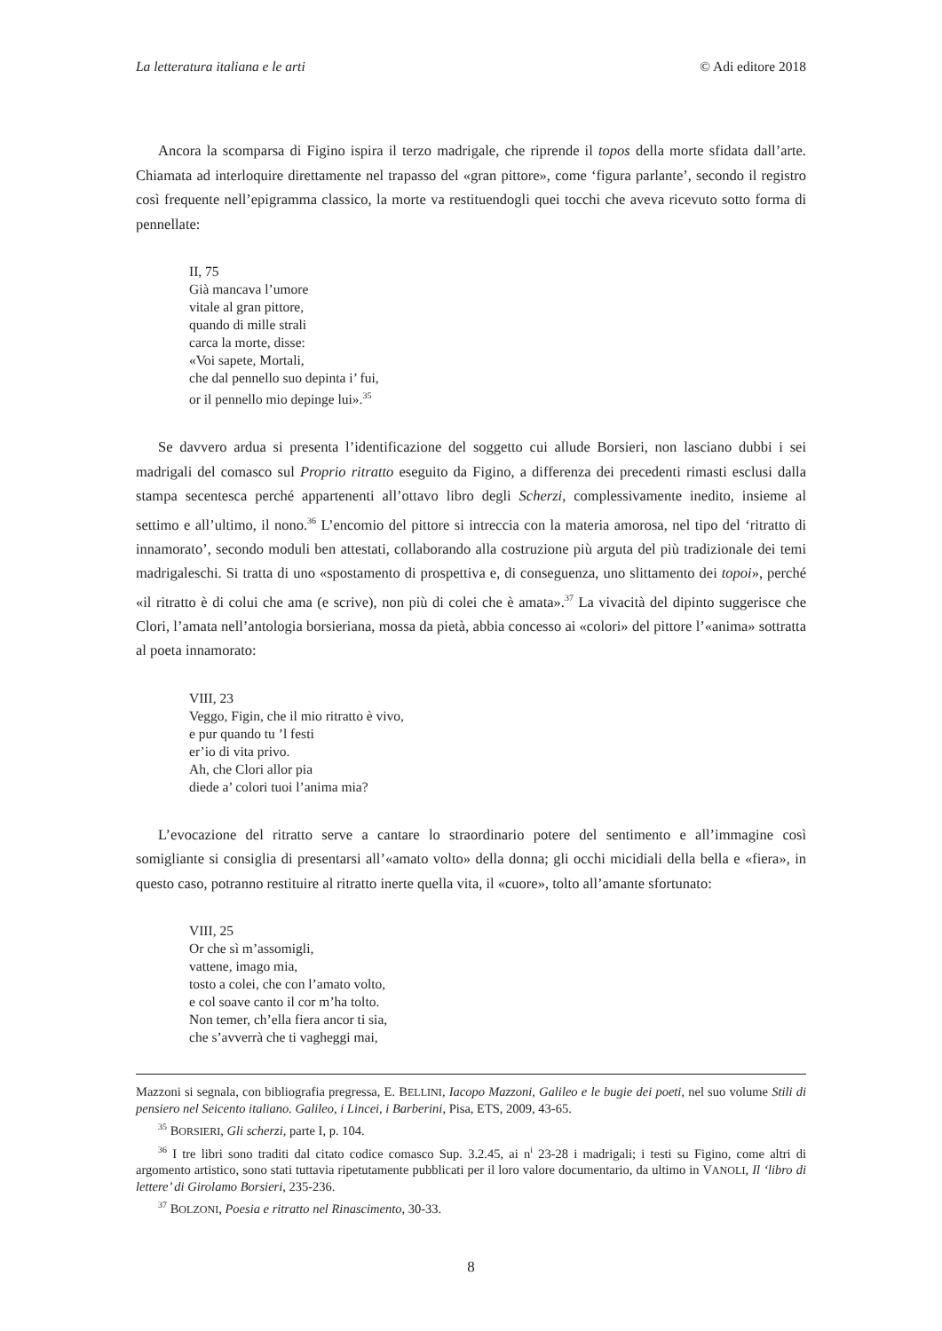La letteratura italiana e le arti © Adi editore 2018
Ancora la scomparsa di Figino ispira il terzo madrigale, che riprende il topos della morte sfidata dall’arte. Chiamata ad interloquire direttamente nel trapasso del «gran pittore», come ‘figura parlante’, secondo il registro così frequente nell’epigramma classico, la morte va restituendogli quei tocchi che aveva ricevuto sotto forma di pennellate:
II, 75
Già mancava l’umore
vitale al gran pittore,
quando di mille strali
carca la morte, disse:
«Voi sapete, Mortali,
che dal pennello suo depinta i’ fui,
or il pennello mio depinge lui».<sup>35</sup>
Se davvero ardua si presenta l’identificazione del soggetto cui allude Borsieri, non lasciano dubbi i sei madrigali del comasco sul Proprio ritratto eseguito da Figino, a differenza dei precedenti rimasti esclusi dalla stampa secentesca perché appartenenti all’ottavo libro degli Scherzi, complessivamente inedito, insieme al settimo e all’ultimo, il nono.<sup>36</sup> L’encomio del pittore si intreccia con la materia amorosa, nel tipo del ‘ritratto di innamorato’, secondo moduli ben attestati, collaborando alla costruzione più arguta del più tradizionale dei temi madrigaleschi. Si tratta di uno «spostamento di prospettiva e, di conseguenza, uno slittamento dei topoi», perché «il ritratto è di colui che ama (e scrive), non più di colei che è amata».<sup>37</sup> La vivacità del dipinto suggerisce che Clori, l’amata nell’antologia borsieriana, mossa da pietà, abbia concesso ai «colori» del pittore l’«anima» sottratta al poeta innamorato:
VIII, 23
Veggo, Figin, che il mio ritratto è vivo,
e pur quando tu ’l festi
er’io di vita privo.
Ah, che Clori allor pia
diede a’ colori tuoi l’anima mia?
L’evocazione del ritratto serve a cantare lo straordinario potere del sentimento e all’immagine così somigliante si consiglia di presentarsi all’«amato volto» della donna; gli occhi micidiali della bella e «fiera», in questo caso, potranno restituire al ritratto inerte quella vita, il «cuore», tolto all’amante sfortunato:
VIII, 25
Or che sì m’assomigli,
vattene, imago mia,
tosto a colei, che con l’amato volto,
e col soave canto il cor m’ha tolto.
Non temer, ch’ella fiera ancor ti sia,
che s’avverrà che ti vagheggi mai,
Mazzoni si segnala, con bibliografia pregressa, E. BELLINI, Iacopo Mazzoni, Galileo e le bugie dei poeti, nel suo volume Stili di pensiero nel Seicento italiano. Galileo, i Lincei, i Barberini, Pisa, ETS, 2009, 43-65.
<sup>35</sup> BORSIERI, Gli scherzi, parte I, p. 104.
<sup>36</sup> I tre libri sono traditi dal citato codice comasco Sup. 3.2.45, ai n<sup>i</sup> 23-28 i madrigali; i testi su Figino, come altri di argomento artistico, sono stati tuttavia ripetutamente pubblicati per il loro valore documentario, da ultimo in VANOLI, Il ‘libro di lettere’ di Girolamo Borsieri, 235-236.
<sup>37</sup> BOLZONI, Poesia e ritratto nel Rinascimento, 30-33.
8